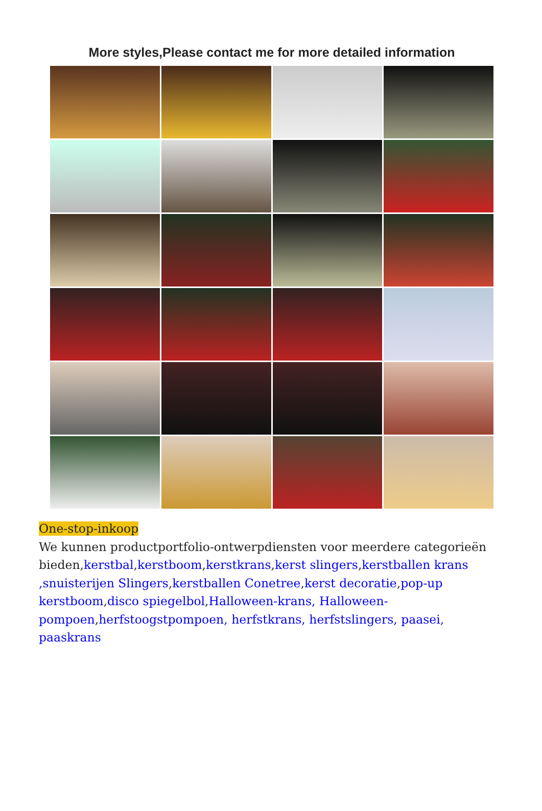More styles,Please contact me for more detailed information
One-stop-inkoop
We kunnen productportfolio-ontwerpdiensten voor meerdere categorieën bieden,kerstbal,kerstboom,kerstkrans,kerst slingers,kerstballen krans ,snuisterijen Slingers,kerstballen Conetree,kerst decoratie,pop-up kerstboom,disco spiegelbol,Halloween-krans, Halloween-pompoen,herfstoogstpompoen, herfstkrans, herfstslingers, paasei, paaskrans